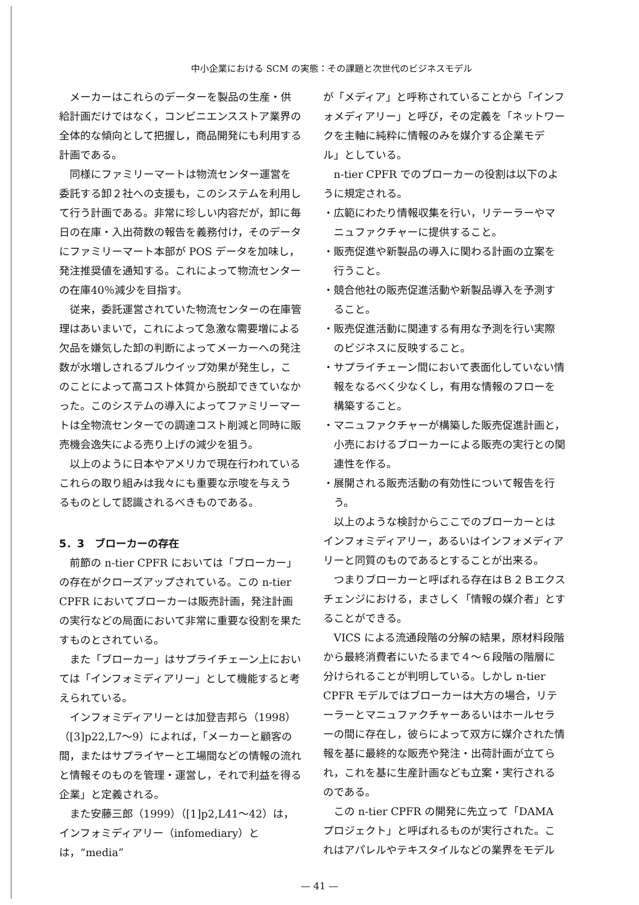中小企業における SCM の実態：その課題と次世代のビジネスモデル
メーカーはこれらのデーターを製品の生産・供給計画だけではなく，コンビニエンスストア業界の全体的な傾向として把握し，商品開発にも利用する計画である。
同様にファミリーマートは物流センター運営を委託する卸２社への支援も，このシステムを利用して行う計画である。非常に珍しい内容だが，卸に毎日の在庫・入出荷数の報告を義務付け，そのデータにファミリーマート本部が POS データを加味し，発注推奨値を通知する。これによって物流センターの在庫40％減少を目指す。
従来，委託運営されていた物流センターの在庫管理はあいまいで，これによって急激な需要増による欠品を嫌気した卸の判断によってメーカーへの発注数が水増しされるブルウイップ効果が発生し，このことによって高コスト体質から脱却できていなかった。このシステムの導入によってファミリーマートは全物流センターでの調達コスト削減と同時に販売機会逸失による売り上げの減少を狙う。
以上のように日本やアメリカで現在行われているこれらの取り組みは我々にも重要な示唆を与えうるものとして認識されるべきものである。
5．3　ブローカーの存在
前節の n-tier CPFR においては「ブローカー」の存在がクローズアップされている。この n-tier CPFR においてブローカーは販売計画，発注計画の実行などの局面において非常に重要な役割を果たすものとされている。
また「ブローカー」はサプライチェーン上においては「インフォミディアリー」として機能すると考えられている。
インフォミディアリーとは加登吉邦ら（1998）（[3]p22,L7～9）によれば，「メーカーと顧客の間，またはサプライヤーと工場間などの情報の流れと情報そのものを管理・運営し，それで利益を得る企業」と定義される。
また安藤三郎（1999）（[1]p2,L41～42）は，インフォミディアリー（infomediary）とは，“media”
が「メディア」と呼称されていることから「インフォメディアリー」と呼び，その定義を「ネットワークを主軸に純粋に情報のみを媒介する企業モデル」としている。
n-tier CPFR でのブローカーの役割は以下のように規定される。
・広範にわたり情報収集を行い，リテーラーやマニュファクチャーに提供すること。
・販売促進や新製品の導入に関わる計画の立案を行うこと。
・競合他社の販売促進活動や新製品導入を予測すること。
・販売促進活動に関連する有用な予測を行い実際のビジネスに反映すること。
・サプライチェーン間において表面化していない情報をなるべく少なくし，有用な情報のフローを構築すること。
・マニュファクチャーが構築した販売促進計画と，小売におけるブローカーによる販売の実行との関連性を作る。
・展開される販売活動の有効性について報告を行う。
以上のような検討からここでのブローカーとはインフォミディアリー，あるいはインフォメディアリーと同質のものであるとすることが出来る。
つまりブローカーと呼ばれる存在はＢ２Ｂエクスチェンジにおける，まさしく「情報の媒介者」とすることができる。
VICS による流通段階の分解の結果，原材料段階から最終消費者にいたるまで４～６段階の階層に分けられることが判明している。しかし n-tier CPFR モデルではブローカーは大方の場合，リテーラーとマニュファクチャーあるいはホールセラーの間に存在し，彼らによって双方に媒介された情報を基に最終的な販売や発注・出荷計画が立てられ，これを基に生産計画なども立案・実行されるのである。
この n-tier CPFR の開発に先立って「DAMA プロジェクト」と呼ばれるものが実行された。これはアパレルやテキスタイルなどの業界をモデル
— 41 —